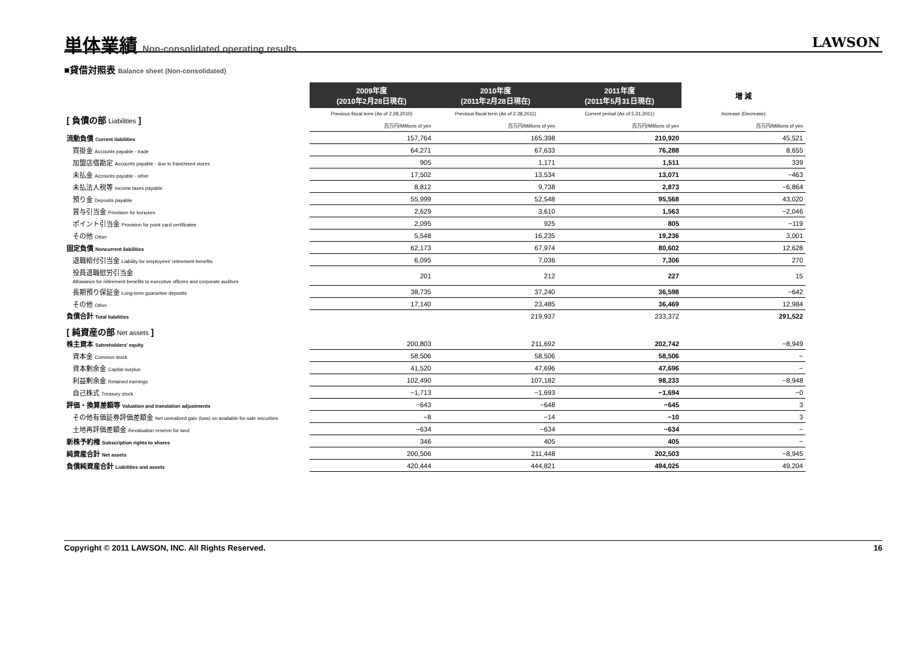単体業績 Non-consolidated operating results
LAWSON
■貸借対照表 Balance sheet (Non-consolidated)
| | 2009年度 (2010年2月28日現在) | 2010年度 (2011年2月28日現在) | 2011年度 (2011年5月31日現在) | 増 減 |
| --- | --- | --- | --- | --- |
| [ 負債の部 Liabilities ] | Previous fiscal term (As of 2.28,2010) | Previous fiscal term (As of 2.28,2011) | Current period (As of 5.31,2011) | Increase (Decrease) |
| | 百万円/Millions of yen | 百万円/Millions of yen | 百万円/Millions of yen | 百万円/Millions of yen |
| 流動負債 Current liabilities | 157,764 | 165,398 | 210,920 | 45,521 |
| 買掛金 Accounts payable - trade | 64,271 | 67,633 | 76,288 | 8,655 |
| 加盟店借勘定 Accounts payable - due to franchised stores | 905 | 1,171 | 1,511 | 339 |
| 未払金 Accounts payable - other | 17,502 | 13,534 | 13,071 | −463 |
| 未払法人税等 Income taxes payable | 8,812 | 9,738 | 2,873 | −6,864 |
| 預り金 Deposits payable | 55,999 | 52,548 | 95,568 | 43,020 |
| 賞与引当金 Provision for bonuses | 2,629 | 3,610 | 1,563 | −2,046 |
| ポイント引当金 Provision for point card certificates | 2,095 | 925 | 805 | −119 |
| その他 Other | 5,548 | 16,235 | 19,236 | 3,001 |
| 固定負債 Noncurrent liabilities | 62,173 | 67,974 | 80,602 | 12,628 |
| 退職給付引当金 Liability for employees' retirement benefits | 6,095 | 7,036 | 7,306 | 270 |
| 役員退職慰労引当金 Allowance for retirement benefits to executive officers and corporate auditors | 201 | 212 | 227 | 15 |
| 長期預り保証金 Long-term guarantee deposits | 38,735 | 37,240 | 36,598 | −642 |
| その他 Other | 17,140 | 23,485 | 36,469 | 12,984 |
| 負債合計 Total liabilities | | 219,937 | 233,372 | 291,522 |
| [ 純資産の部 Net assets ] | | | | |
| 株主資本 Sahreholders' equity | 200,803 | 211,692 | 202,742 | −8,949 |
| 資本金 Common stock | 58,506 | 58,506 | 58,506 | − |
| 資本剰余金 Capital surplus | 41,520 | 47,696 | 47,696 | − |
| 利益剰余金 Retained earnings | 102,490 | 107,182 | 98,233 | −8,948 |
| 自己株式 Treasury stock | −1,713 | −1,693 | −1,694 | −0 |
| 評価・換算差額等 Valuation and translation adjustments | −643 | −648 | −645 | 3 |
| その他有価証券評価差額金 Net unrealized gain (loss) on available-for-sale securities | −8 | −14 | −10 | 3 |
| 土地再評価差額金 Revaluation reserve for land | −634 | −634 | −634 | − |
| 新株予約権 Subscription rights to shares | 346 | 405 | 405 | − |
| 純資産合計 Net assets | 200,506 | 211,448 | 202,503 | −8,945 |
| 負債純資産合計 Liabilities and assets | 420,444 | 444,821 | 494,025 | 49,204 |
Copyright © 2011 LAWSON, INC. All Rights Reserved. 16